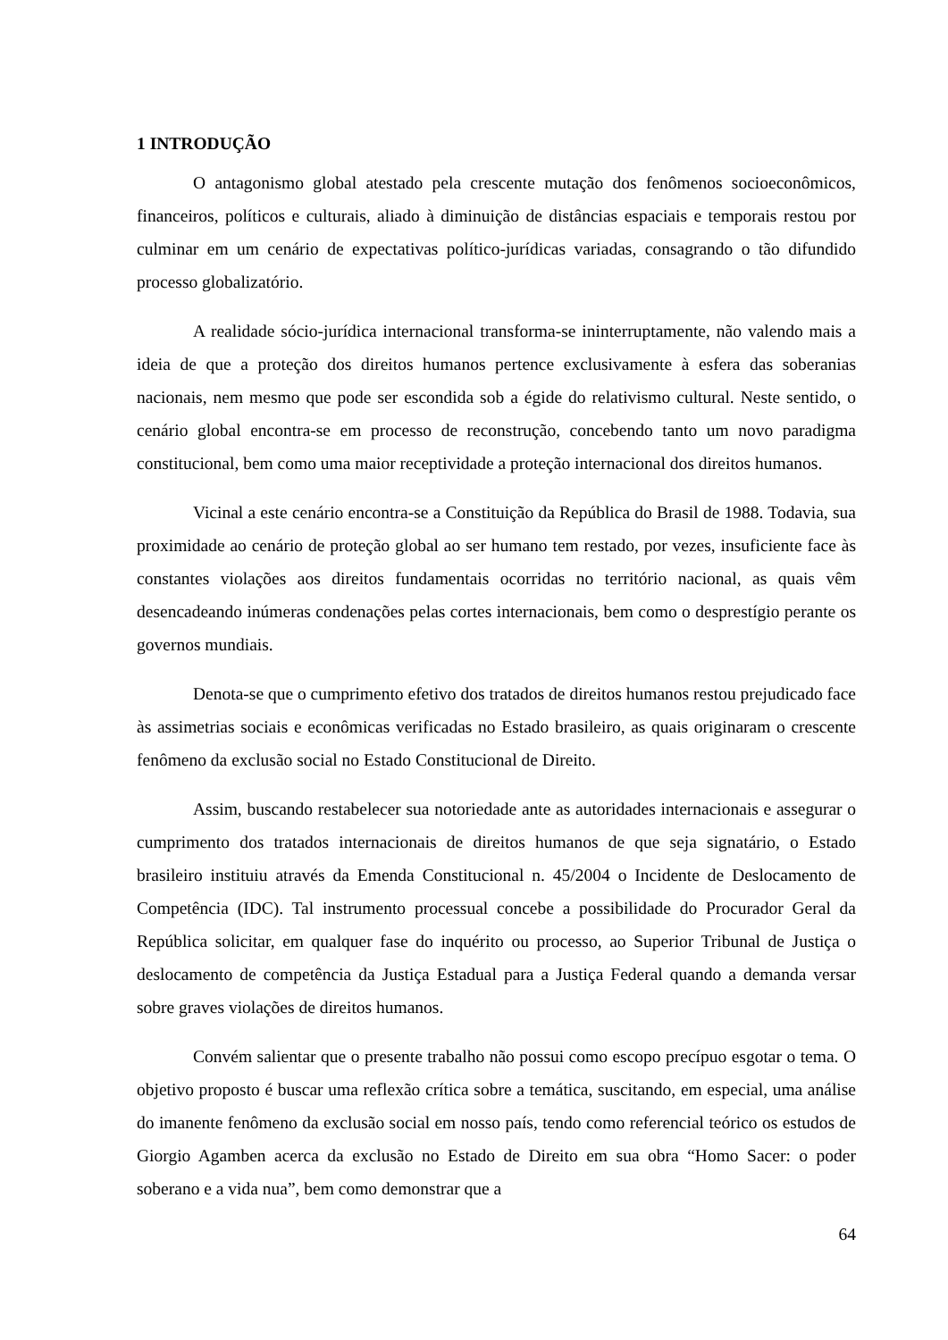1 INTRODUÇÃO
O antagonismo global atestado pela crescente mutação dos fenômenos socioeconômicos, financeiros, políticos e culturais, aliado à diminuição de distâncias espaciais e temporais restou por culminar em um cenário de expectativas político-jurídicas variadas, consagrando o tão difundido processo globalizatório.
A realidade sócio-jurídica internacional transforma-se ininterruptamente, não valendo mais a ideia de que a proteção dos direitos humanos pertence exclusivamente à esfera das soberanias nacionais, nem mesmo que pode ser escondida sob a égide do relativismo cultural. Neste sentido, o cenário global encontra-se em processo de reconstrução, concebendo tanto um novo paradigma constitucional, bem como uma maior receptividade a proteção internacional dos direitos humanos.
Vicinal a este cenário encontra-se a Constituição da República do Brasil de 1988. Todavia, sua proximidade ao cenário de proteção global ao ser humano tem restado, por vezes, insuficiente face às constantes violações aos direitos fundamentais ocorridas no território nacional, as quais vêm desencadeando inúmeras condenações pelas cortes internacionais, bem como o desprestígio perante os governos mundiais.
Denota-se que o cumprimento efetivo dos tratados de direitos humanos restou prejudicado face às assimetrias sociais e econômicas verificadas no Estado brasileiro, as quais originaram o crescente fenômeno da exclusão social no Estado Constitucional de Direito.
Assim, buscando restabelecer sua notoriedade ante as autoridades internacionais e assegurar o cumprimento dos tratados internacionais de direitos humanos de que seja signatário, o Estado brasileiro instituiu através da Emenda Constitucional n. 45/2004 o Incidente de Deslocamento de Competência (IDC). Tal instrumento processual concebe a possibilidade do Procurador Geral da República solicitar, em qualquer fase do inquérito ou processo, ao Superior Tribunal de Justiça o deslocamento de competência da Justiça Estadual para a Justiça Federal quando a demanda versar sobre graves violações de direitos humanos.
Convém salientar que o presente trabalho não possui como escopo precípuo esgotar o tema. O objetivo proposto é buscar uma reflexão crítica sobre a temática, suscitando, em especial, uma análise do imanente fenômeno da exclusão social em nosso país, tendo como referencial teórico os estudos de Giorgio Agamben acerca da exclusão no Estado de Direito em sua obra “Homo Sacer: o poder soberano e a vida nua”, bem como demonstrar que a
64